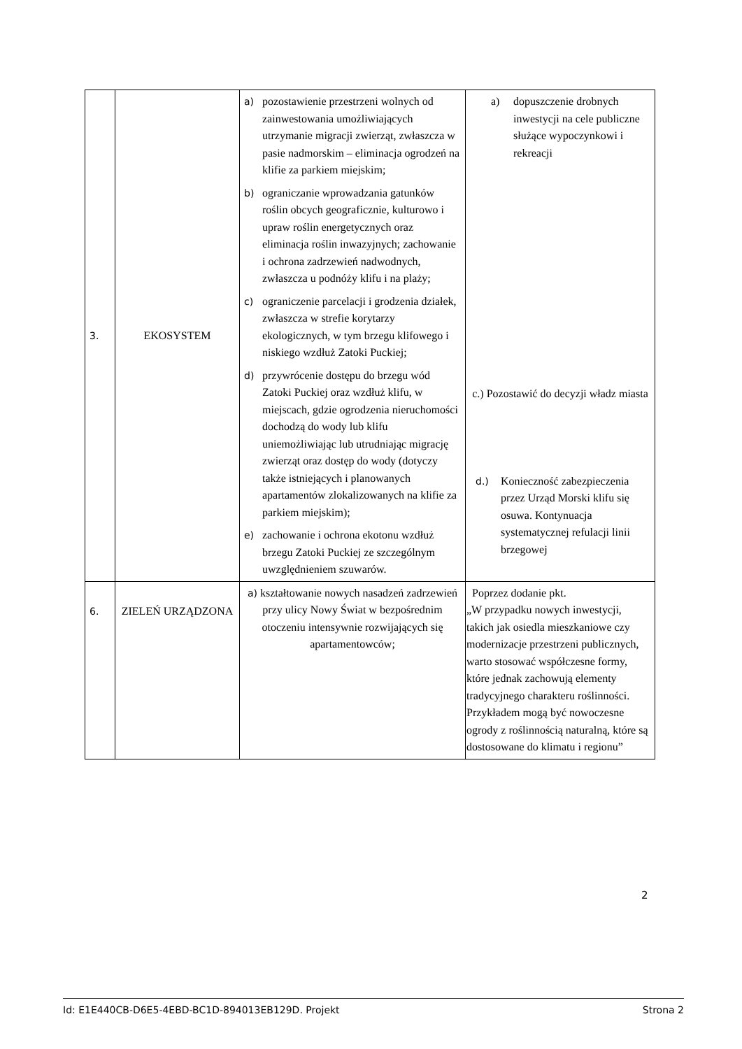| 3. | EKOSYSTEM | a) pozostawienie przestrzeni wolnych od zainwestowania umożliwiających utrzymanie migracji zwierząt, zwłaszcza w pasie nadmorskim – eliminacja ogrodzeń na klifie za parkiem miejskim; b) ograniczanie wprowadzania gatunków roślin obcych geograficznie, kulturowo i upraw roślin energetycznych oraz eliminacja roślin inwazyjnych; zachowanie i ochrona zadrzewień nadwodnych, zwłaszcza u podnóży klifu i na plaży; c) ograniczenie parcelacji i grodzenia działek, zwłaszcza w strefie korytarzy ekologicznych, w tym brzegu klifowego i niskiego wzdłuż Zatoki Puckiej; d) przywrócenie dostępu do brzegu wód Zatoki Puckiej oraz wzdłuż klifu, w miejscach, gdzie ogrodzenia nieruchomości dochodzą do wody lub klifu uniemożliwiając lub utrudniając migrację zwierząt oraz dostęp do wody (dotyczy także istniejących i planowanych apartamentów zlokalizowanych na klifie za parkiem miejskim); e) zachowanie i ochrona ekotonu wzdłuż brzegu Zatoki Puckiej ze szczególnym uwzględnieniem szuwarów. | a) dopuszczenie drobnych inwestycji na cele publiczne służące wypoczynkowi i rekreacji c.) Pozostawić do decyzji władz miasta d.) Konieczność zabezpieczenia przez Urząd Morski klifu się osuwa. Kontynuacja systematycznej refulacji linii brzegowej |
| 6. | ZIELEŃ URZĄDZONA | a) kształtowanie nowych nasadzeń zadrzewień przy ulicy Nowy Świat w bezpośrednim otoczeniu intensywnie rozwijających się apartamentowców; | Poprzez dodanie pkt. „W przypadku nowych inwestycji, takich jak osiedla mieszkaniowe czy modernizacje przestrzeni publicznych, warto stosować współczesne formy, które jednak zachowują elementy tradycyjnego charakteru roślinności. Przykładem mogą być nowoczesne ogrody z roślinnością naturalną, które są dostosowane do klimatu i regionu” |
2
Id: E1E440CB-D6E5-4EBD-BC1D-894013EB129D. Projekt Strona 2